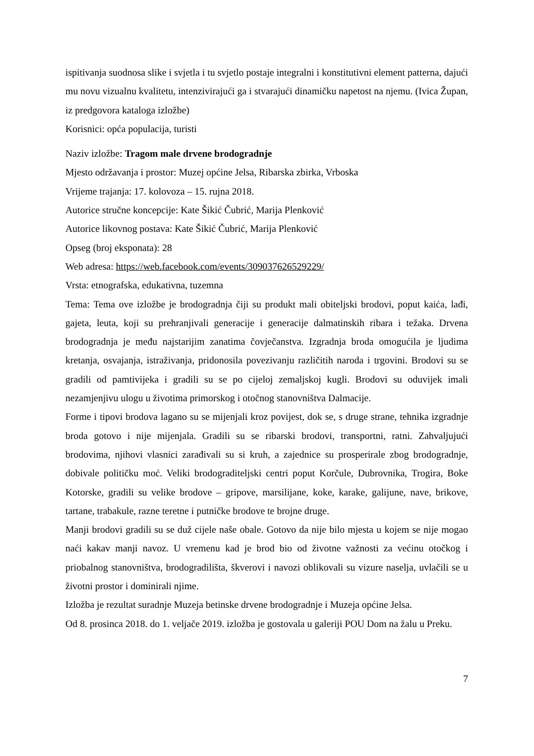ispitivanja suodnosa slike i svjetla i tu svjetlo postaje integralni i konstitutivni element patterna, dajući mu novu vizualnu kvalitetu, intenzivirajući ga i stvarajući dinamičku napetost na njemu. (Ivica Župan, iz predgovora kataloga izložbe)
Korisnici: opća populacija, turisti
Naziv izložbe: Tragom male drvene brodogradnje
Mjesto održavanja i prostor: Muzej općine Jelsa, Ribarska zbirka, Vrboska
Vrijeme trajanja: 17. kolovoza – 15. rujna 2018.
Autorice stručne koncepcije: Kate Šikić Čubrić, Marija Plenković
Autorice likovnog postava: Kate Šikić Čubrić, Marija Plenković
Opseg (broj eksponata): 28
Web adresa: https://web.facebook.com/events/309037626529229/
Vrsta: etnografska, edukativna, tuzemna
Tema: Tema ove izložbe je brodogradnja čiji su produkt mali obiteljski brodovi, poput kaića, lađi, gajeta, leuta, koji su prehranjivali generacije i generacije dalmatinskih ribara i težaka. Drvena brodogradnja je među najstarijim zanatima čovječanstva. Izgradnja broda omogućila je ljudima kretanja, osvajanja, istraživanja, pridonosila povezivanju različitih naroda i trgovini. Brodovi su se gradili od pamtivijeka i gradili su se po cijeloj zemaljskoj kugli. Brodovi su oduvijek imali nezamjenjivu ulogu u životima primorskog i otočnog stanovništva Dalmacije.
Forme i tipovi brodova lagano su se mijenjali kroz povijest, dok se, s druge strane, tehnika izgradnje broda gotovo i nije mijenjala. Gradili su se ribarski brodovi, transportni, ratni. Zahvaljujući brodovima, njihovi vlasnici zarađivali su si kruh, a zajednice su prosperirale zbog brodogradnje, dobivale političku moć. Veliki brodograditeljski centri poput Korčule, Dubrovnika, Trogira, Boke Kotorske, gradili su velike brodove – gripove, marsilijane, koke, karake, galijune, nave, brikove, tartane, trabakule, razne teretne i putničke brodove te brojne druge.
Manji brodovi gradili su se duž cijele naše obale. Gotovo da nije bilo mjesta u kojem se nije mogao naći kakav manji navoz. U vremenu kad je brod bio od životne važnosti za većinu otočkog i priobalnog stanovništva, brodogradilišta, škverovi i navozi oblikovali su vizure naselja, uvlačili se u životni prostor i dominirali njime.
Izložba je rezultat suradnje Muzeja betinske drvene brodogradnje i Muzeja općine Jelsa.
Od 8. prosinca 2018. do 1. veljače 2019. izložba je gostovala u galeriji POU Dom na žalu u Preku.
7